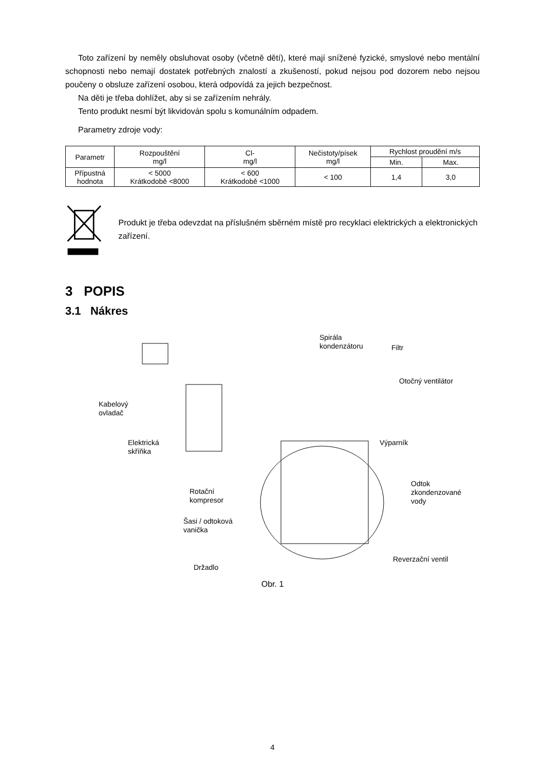Toto zařízení by neměly obsluhovat osoby (včetně dětí), které mají snížené fyzické, smyslové nebo mentální schopnosti nebo nemají dostatek potřebných znalostí a zkušeností, pokud nejsou pod dozorem nebo nejsou poučeny o obsluze zařízení osobou, která odpovídá za jejich bezpečnost.
Na děti je třeba dohlížet, aby si se zařízením nehrály.
Tento produkt nesmí být likvidován spolu s komunálním odpadem.
Parametry zdroje vody:
| Parametr | Rozpouštění mg/l | Cl- mg/l | Nečistoty/písek mg/l | Rychlost proudění m/s | |
| --- | --- | --- | --- | --- | --- |
| | | | | Min. | Max. |
| Přípustná hodnota | < 5000 Krátkodobě <8000 | < 600 Krátkodobě <1000 | < 100 | 1,4 | 3,0 |
Produkt je třeba odevzdat na příslušném sběrném místě pro recyklaci elektrických a elektronických zařízení.
3 POPIS
3.1 Nákres
Spirála
kondenzátoru Filtr
Otočný ventilátor
Kabelový
ovladač
Výparník Elektrická
skříňka
Odtok
zkondenzované
vody
Rotační
kompresor
Šasi / odtoková
vanička
Reverzační ventil
Držadlo
Obr. 1
4